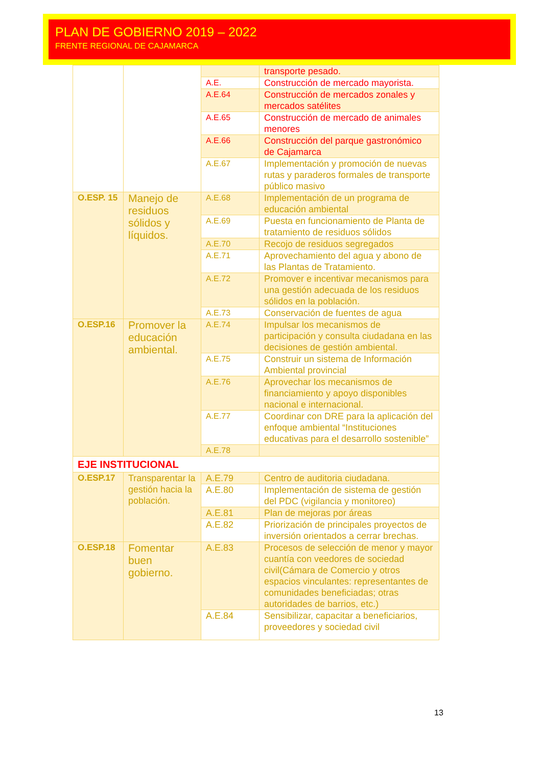PLAN DE GOBIERNO 2019 – 2022
FRENTE REGIONAL DE CAJAMARCA
| | | | transporte pesado. |
| | | A.E. | Construcción de mercado mayorista. |
| | | A.E.64 | Construcción de mercados zonales y mercados satélites |
| | | A.E.65 | Construcción de mercado de animales menores |
| | | A.E.66 | Construcción del parque gastronómico de Cajamarca |
| | | A.E.67 | Implementación y promoción de nuevas rutas y paraderos formales de transporte público masivo |
| O.ESP. 15 | Manejo de residuos sólidos y líquidos. | A.E.68 | Implementación de un programa de educación ambiental |
| | | A.E.69 | Puesta en funcionamiento de Planta de tratamiento de residuos sólidos |
| | | A.E.70 | Recojo de residuos segregados |
| | | A.E.71 | Aprovechamiento del agua y abono de las Plantas de Tratamiento. |
| | | A.E.72 | Promover e incentivar mecanismos para una gestión adecuada de los residuos sólidos en la población. |
| | | A.E.73 | Conservación de fuentes de agua |
| O.ESP.16 | Promover la educación ambiental. | A.E.74 | Impulsar los mecanismos de participación y consulta ciudadana en las decisiones de gestión ambiental. |
| | | A.E.75 | Construir un sistema de Información Ambiental provincial |
| | | A.E.76 | Aprovechar los mecanismos de financiamiento y apoyo disponibles nacional e internacional. |
| | | A.E.77 | Coordinar con DRE para la aplicación del enfoque ambiental “Instituciones educativas para el desarrollo sostenible” |
| | | A.E.78 | |
| EJE INSTITUCIONAL | | | |
| O.ESP.17 | Transparentar la gestión hacia la población. | A.E.79 | Centro de auditoria ciudadana. |
| | | A.E.80 | Implementación de sistema de gestión del PDC (vigilancia y monitoreo) |
| | | A.E.81 | Plan de mejoras por áreas |
| | | A.E.82 | Priorización de principales proyectos de inversión orientados a cerrar brechas. |
| O.ESP.18 | Fomentar buen gobierno. | A.E.83 | Procesos de selección de menor y mayor cuantía con veedores de sociedad civil(Cámara de Comercio y otros espacios vinculantes: representantes de comunidades beneficiadas; otras autoridades de barrios, etc.) |
| | | A.E.84 | Sensibilizar, capacitar a beneficiarios, proveedores y sociedad civil |
13